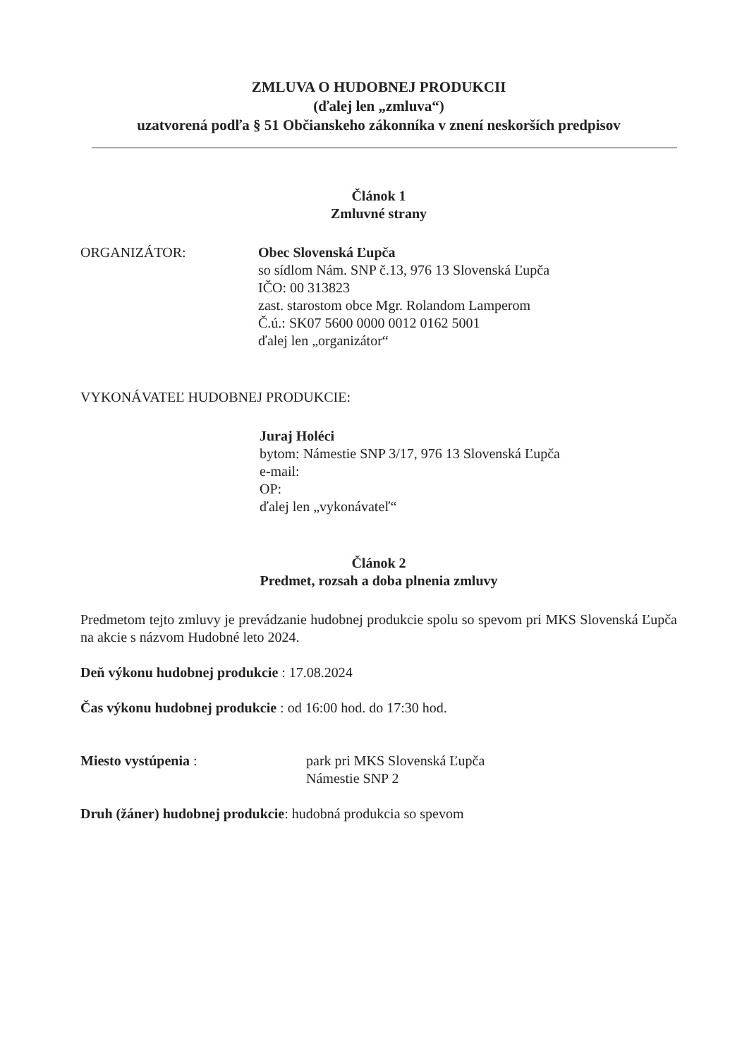ZMLUVA O HUDOBNEJ PRODUKCII
(ďalej len „zmluva“)
uzatvorená podľa § 51 Občianskeho zákonníka v znení neskorších predpisov
Článok 1
Zmluvné strany
ORGANIZÁTOR: Obec Slovenská Ľupča
so sídlom Nám. SNP č.13, 976 13 Slovenská Ľupča
IČO: 00 313823
zast. starostom obce Mgr. Rolandom Lamperom
Č.ú.: SK07 5600 0000 0012 0162 5001
ďalej len „organizátor“
VYKONÁVATEĽ HUDOBNEJ PRODUKCIE:
Juraj Holéci
bytom: Námestie SNP 3/17, 976 13 Slovenská Ľupča
e-mail:
OP:
ďalej len „vykonávateľ“
Článok 2
Predmet, rozsah a doba plnenia zmluvy
Predmetom tejto zmluvy je prevádzanie hudobnej produkcie spolu so spevom pri MKS Slovenská Ľupča na akcie s názvom Hudobné leto 2024.
Deň výkonu hudobnej produkcie : 17.08.2024
Čas výkonu hudobnej produkcie : od 16:00 hod. do 17:30 hod.
Miesto vystúpenia : park pri MKS Slovenská Ľupča
Námestie SNP 2
Druh (žáner) hudobnej produkcie: hudobná produkcia so spevom